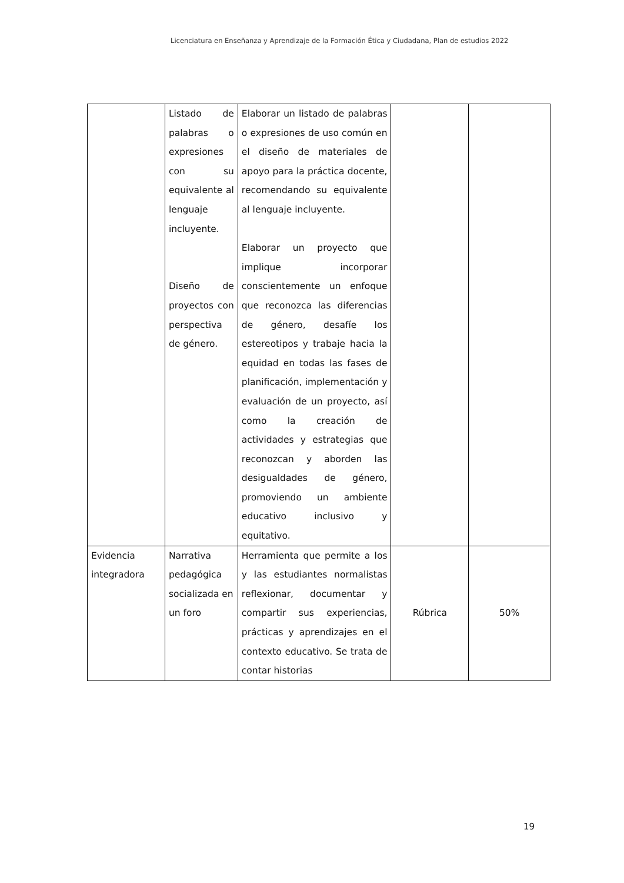Licenciatura en Enseñanza y Aprendizaje de la Formación Ética y Ciudadana, Plan de estudios 2022
| | Listado de palabras o expresiones con su equivalente al lenguaje incluyente. Diseño de proyectos con perspectiva de género. | Elaborar un listado de palabras o expresiones de uso común en el diseño de materiales de apoyo para la práctica docente, recomendando su equivalente al lenguaje incluyente. Elaborar un proyecto que implique incorporar conscientemente un enfoque que reconozca las diferencias de género, desafíe los estereotipos y trabaje hacia la equidad en todas las fases de planificación, implementación y evaluación de un proyecto, así como la creación de actividades y estrategias que reconozcan y aborden las desigualdades de género, promoviendo un ambiente educativo inclusivo y equitativo. | | |
| Evidencia integradora | Narrativa pedagógica socializada en un foro | Herramienta que permite a los y las estudiantes normalistas reflexionar, documentar y compartir sus experiencias, prácticas y aprendizajes en el contexto educativo. Se trata de contar historias | Rúbrica | 50% |
19